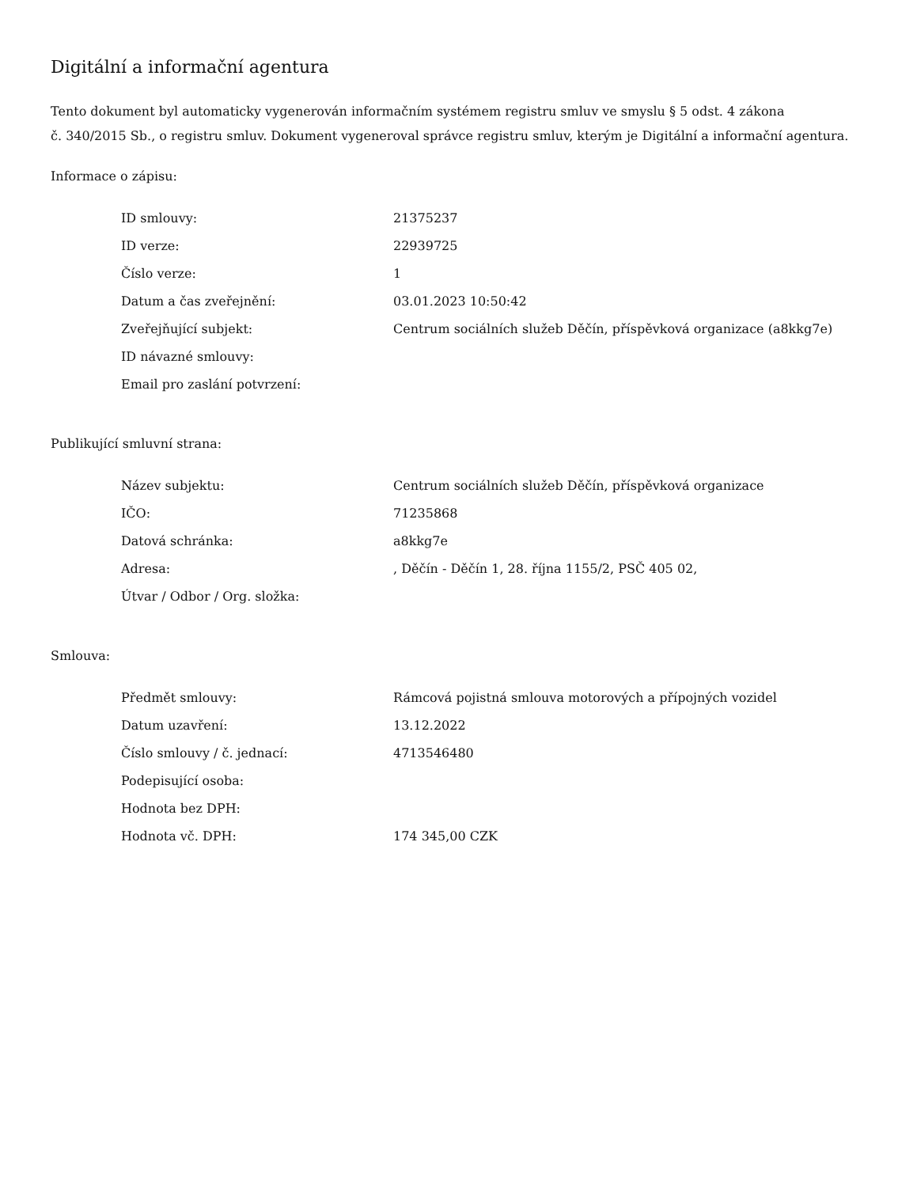Digitální a informační agentura
Tento dokument byl automaticky vygenerován informačním systémem registru smluv ve smyslu § 5 odst. 4 zákona
č. 340/2015 Sb., o registru smluv. Dokument vygeneroval správce registru smluv, kterým je Digitální a informační agentura.
Informace o zápisu:
| ID smlouvy: | 21375237 |
| ID verze: | 22939725 |
| Číslo verze: | 1 |
| Datum a čas zveřejnění: | 03.01.2023 10:50:42 |
| Zveřejňující subjekt: | Centrum sociálních služeb Děčín, příspěvková organizace (a8kkg7e) |
| ID návazné smlouvy: | |
| Email pro zaslání potvrzení: | |
Publikující smluvní strana:
| Název subjektu: | Centrum sociálních služeb Děčín, příspěvková organizace |
| IČO: | 71235868 |
| Datová schránka: | a8kkg7e |
| Adresa: | , Děčín - Děčín 1, 28. října 1155/2, PSČ 405 02, |
| Útvar / Odbor / Org. složka: | |
Smlouva:
| Předmět smlouvy: | Rámcová pojistná smlouva motorových a přípojných vozidel |
| Datum uzavření: | 13.12.2022 |
| Číslo smlouvy / č. jednací: | 4713546480 |
| Podepisující osoba: | |
| Hodnota bez DPH: | |
| Hodnota vč. DPH: | 174 345,00 CZK |